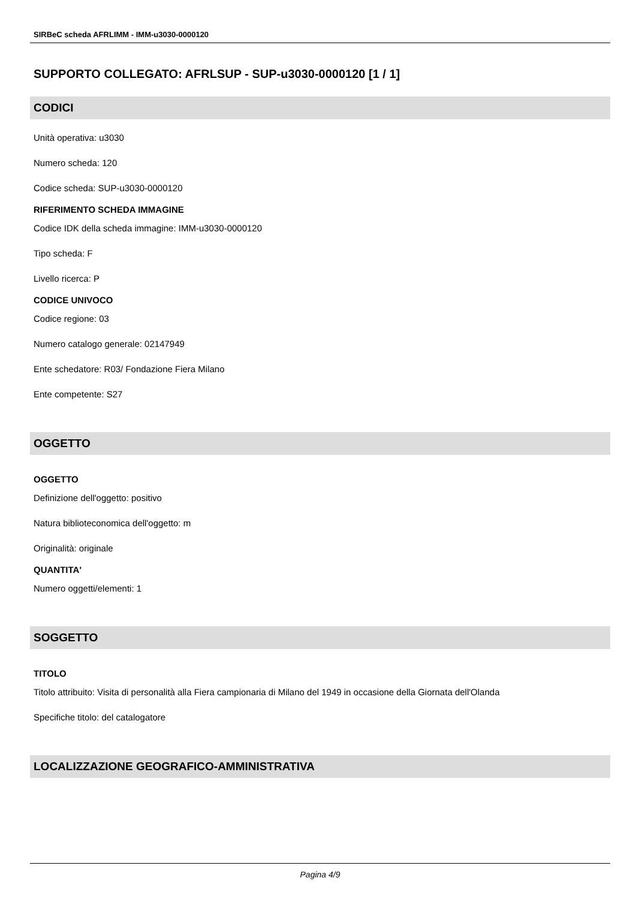SIRBeC scheda AFRLIMM - IMM-u3030-0000120
SUPPORTO COLLEGATO: AFRLSUP - SUP-u3030-0000120 [1 / 1]
CODICI
Unità operativa: u3030
Numero scheda: 120
Codice scheda: SUP-u3030-0000120
RIFERIMENTO SCHEDA IMMAGINE
Codice IDK della scheda immagine: IMM-u3030-0000120
Tipo scheda: F
Livello ricerca: P
CODICE UNIVOCO
Codice regione: 03
Numero catalogo generale: 02147949
Ente schedatore: R03/ Fondazione Fiera Milano
Ente competente: S27
OGGETTO
OGGETTO
Definizione dell'oggetto: positivo
Natura biblioteconomica dell'oggetto: m
Originalità: originale
QUANTITA'
Numero oggetti/elementi: 1
SOGGETTO
TITOLO
Titolo attribuito: Visita di personalità alla Fiera campionaria di Milano del 1949 in occasione della Giornata dell'Olanda
Specifiche titolo: del catalogatore
LOCALIZZAZIONE GEOGRAFICO-AMMINISTRATIVA
Pagina 4/9